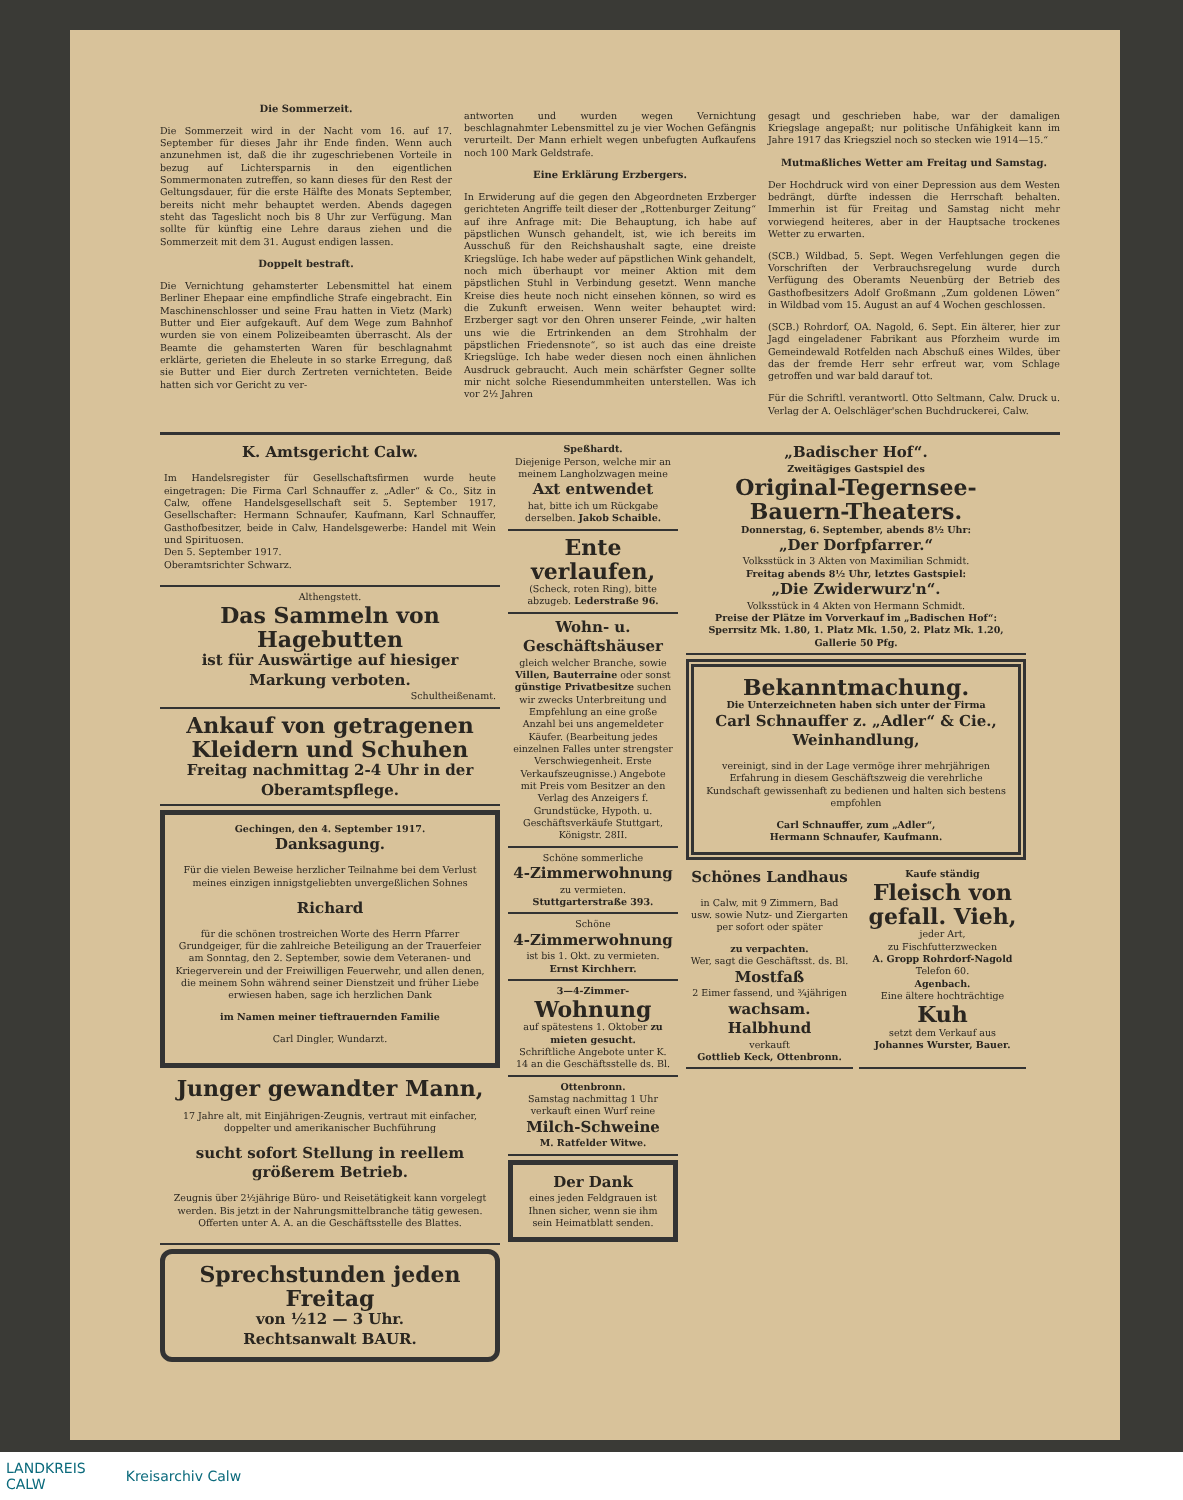Die Sommerzeit.
Die Sommerzeit wird in der Nacht vom 16. auf 17. September für dieses Jahr ihr Ende finden. Wenn auch anzunehmen ist, daß die ihr zugeschriebenen Vorteile in bezug auf Lichtersparnis in den eigentlichen Sommermonaten zutreffen, so kann dieses für den Rest der Geltungsdauer, für die erste Hälfte des Monats September, bereits nicht mehr behauptet werden. Abends dagegen steht das Tageslicht noch bis 8 Uhr zur Verfügung. Man sollte für künftig eine Lehre daraus ziehen und die Sommerzeit mit dem 31. August endigen lassen.
Doppelt bestraft.
Die Vernichtung gehamsterter Lebensmittel hat einem Berliner Ehepaar eine empfindliche Strafe eingebracht. Ein Maschinenschlosser und seine Frau hatten in Vietz (Mark) Butter und Eier aufgekauft. Auf dem Wege zum Bahnhof wurden sie von einem Polizeibeamten überrascht. Als der Beamte die gehamsterten Waren für beschlagnahmt erklärte, gerieten die Eheleute in so starke Erregung, daß sie Butter und Eier durch Zertreten vernichteten. Beide hatten sich vor Gericht zu ver-
antworten und wurden wegen Vernichtung beschlagnahmter Lebensmittel zu je vier Wochen Gefängnis verurteilt. Der Mann erhielt wegen unbefugten Aufkaufens noch 100 Mark Geldstrafe.
Eine Erklärung Erzbergers.
In Erwiderung auf die gegen den Abgeordneten Erzberger gerichteten Angriffe teilt dieser der „Rottenburger Zeitung“ auf ihre Anfrage mit: Die Behauptung, ich habe auf päpstlichen Wunsch gehandelt, ist, wie ich bereits im Ausschuß für den Reichshaushalt sagte, eine dreiste Kriegslüge. Ich habe weder auf päpstlichen Wink gehandelt, noch mich überhaupt vor meiner Aktion mit dem päpstlichen Stuhl in Verbindung gesetzt. Wenn manche Kreise dies heute noch nicht einsehen können, so wird es die Zukunft erweisen. Wenn weiter behauptet wird: Erzberger sagt vor den Ohren unserer Feinde, „wir halten uns wie die Ertrinkenden an dem Strohhalm der päpstlichen Friedensnote“, so ist auch das eine dreiste Kriegslüge. Ich habe weder diesen noch einen ähnlichen Ausdruck gebraucht. Auch mein schärfster Gegner sollte mir nicht solche Riesendummheiten unterstellen. Was ich vor 2½ Jahren
gesagt und geschrieben habe, war der damaligen Kriegslage angepaßt; nur politische Unfähigkeit kann im Jahre 1917 das Kriegsziel noch so stecken wie 1914—15.“
Mutmaßliches Wetter am Freitag und Samstag.
Der Hochdruck wird von einer Depression aus dem Westen bedrängt, dürfte indessen die Herrschaft behalten. Immerhin ist für Freitag und Samstag nicht mehr vorwiegend heiteres, aber in der Hauptsache trockenes Wetter zu erwarten.
(SCB.) Wildbad, 5. Sept. Wegen Verfehlungen gegen die Vorschriften der Verbrauchsregelung wurde durch Verfügung des Oberamts Neuenbürg der Betrieb des Gasthofbesitzers Adolf Großmann „Zum goldenen Löwen“ in Wildbad vom 15. August an auf 4 Wochen geschlossen.
(SCB.) Rohrdorf, OA. Nagold, 6. Sept. Ein älterer, hier zur Jagd eingeladener Fabrikant aus Pforzheim wurde im Gemeindewald Rotfelden nach Abschuß eines Wildes, über das der fremde Herr sehr erfreut war, vom Schlage getroffen und war bald darauf tot.
Für die Schriftl. verantwortl. Otto Seltmann, Calw. Druck u. Verlag der A. Oelschläger'schen Buchdruckerei, Calw.
K. Amtsgericht Calw.
Im Handelsregister für Gesellschaftsfirmen wurde heute eingetragen: Die Firma Carl Schnauffer z. „Adler“ & Co., Sitz in Calw, offene Handelsgesellschaft seit 5. September 1917, Gesellschafter: Hermann Schnaufer, Kaufmann, Karl Schnauffer, Gasthofbesitzer, beide in Calw, Handelsgewerbe: Handel mit Wein und Spirituosen.
Den 5. September 1917.
Oberamtsrichter Schwarz.
Althengstett.
Das Sammeln von Hagebutten
ist für Auswärtige auf hiesiger Markung verboten.
Schultheißenamt.
Ankauf von getragenen Kleidern und Schuhen
Freitag nachmittag 2-4 Uhr in der Oberamtspflege.
Gechingen, den 4. September 1917.
Danksagung.
Für die vielen Beweise herzlicher Teilnahme bei dem Verlust meines einzigen innigstgeliebten unvergeßlichen Sohnes
Richard
für die schönen trostreichen Worte des Herrn Pfarrer Grundgeiger, für die zahlreiche Beteiligung an der Trauerfeier am Sonntag, den 2. September, sowie dem Veteranen- und Kriegerverein und der Freiwilligen Feuerwehr, und allen denen, die meinem Sohn während seiner Dienstzeit und früher Liebe erwiesen haben, sage ich herzlichen Dank
im Namen meiner tieftrauernden Familie
Carl Dingler, Wundarzt.
Junger gewandter Mann,
17 Jahre alt, mit Einjährigen-Zeugnis, vertraut mit einfacher, doppelter und amerikanischer Buchführung
sucht sofort Stellung in reellem größerem Betrieb.
Zeugnis über 2½jährige Büro- und Reisetätigkeit kann vorgelegt werden. Bis jetzt in der Nahrungsmittelbranche tätig gewesen. Offerten unter A. A. an die Geschäftsstelle des Blattes.
Sprechstunden jeden Freitag
von ½12 — 3 Uhr.
Rechtsanwalt BAUR.
Speßhardt.
Diejenige Person, welche mir an meinem Langholzwagen meine
Axt entwendet
hat, bitte ich um Rückgabe derselben. Jakob Schaible.
Ente verlaufen,
(Scheck, roten Ring), bitte abzugeb. Lederstraße 96.
Wohn- u. Geschäftshäuser
gleich welcher Branche, sowie Villen, Bauterraine oder sonst günstige Privatbesitze suchen wir zwecks Unterbreitung und Empfehlung an eine große Anzahl bei uns angemeldeter Käufer. (Bearbeitung jedes einzelnen Falles unter strengster Verschwiegenheit. Erste Verkaufszeugnisse.) Angebote mit Preis vom Besitzer an den Verlag des Anzeigers f. Grundstücke, Hypoth. u. Geschäftsverkäufe Stuttgart, Königstr. 28II.
Schöne sommerliche
4-Zimmerwohnung
zu vermieten.
Stuttgarterstraße 393.
Schöne
4-Zimmerwohnung
ist bis 1. Okt. zu vermieten.
Ernst Kirchherr.
3—4-Zimmer-
Wohnung
auf spätestens 1. Oktober zu mieten gesucht.
Schriftliche Angebote unter K. 14 an die Geschäftsstelle ds. Bl.
Ottenbronn.
Samstag nachmittag 1 Uhr verkauft einen Wurf reine
Milch-Schweine
M. Ratfelder Witwe.
Der Dank
eines jeden Feldgrauen ist Ihnen sicher, wenn sie ihm sein Heimatblatt senden.
„Badischer Hof“.
Zweitägiges Gastspiel des
Original-Tegernsee-Bauern-Theaters.
Donnerstag, 6. September, abends 8½ Uhr:
„Der Dorfpfarrer.“
Volksstück in 3 Akten von Maximilian Schmidt.
Freitag abends 8½ Uhr, letztes Gastspiel:
„Die Zwiderwurz'n“.
Volksstück in 4 Akten von Hermann Schmidt.
Preise der Plätze im Vorverkauf im „Badischen Hof“: Sperrsitz Mk. 1.80, 1. Platz Mk. 1.50, 2. Platz Mk. 1.20, Gallerie 50 Pfg.
Bekanntmachung.
Die Unterzeichneten haben sich unter der Firma
Carl Schnauffer z. „Adler“ & Cie.,
Weinhandlung,
vereinigt, sind in der Lage vermöge ihrer mehrjährigen Erfahrung in diesem Geschäftszweig die verehrliche Kundschaft gewissenhaft zu bedienen und halten sich bestens empfohlen
Carl Schnauffer, zum „Adler“,
Hermann Schnaufer, Kaufmann.
Schönes Landhaus
in Calw, mit 9 Zimmern, Bad usw. sowie Nutz- und Ziergarten per sofort oder später
zu verpachten.
Wer, sagt die Geschäftsst. ds. Bl.
Mostfaß
2 Eimer fassend, und ¾jährigen
wachsam. Halbhund
verkauft
Gottlieb Keck, Ottenbronn.
Kaufe ständig
Fleisch von gefall. Vieh,
jeder Art,
zu Fischfutterzwecken
A. Gropp Rohrdorf-Nagold
Telefon 60.
Agenbach.
Eine ältere hochträchtige
Kuh
setzt dem Verkauf aus
Johannes Wurster, Bauer.
LANDKREIS
CALW Kreisarchiv Calw